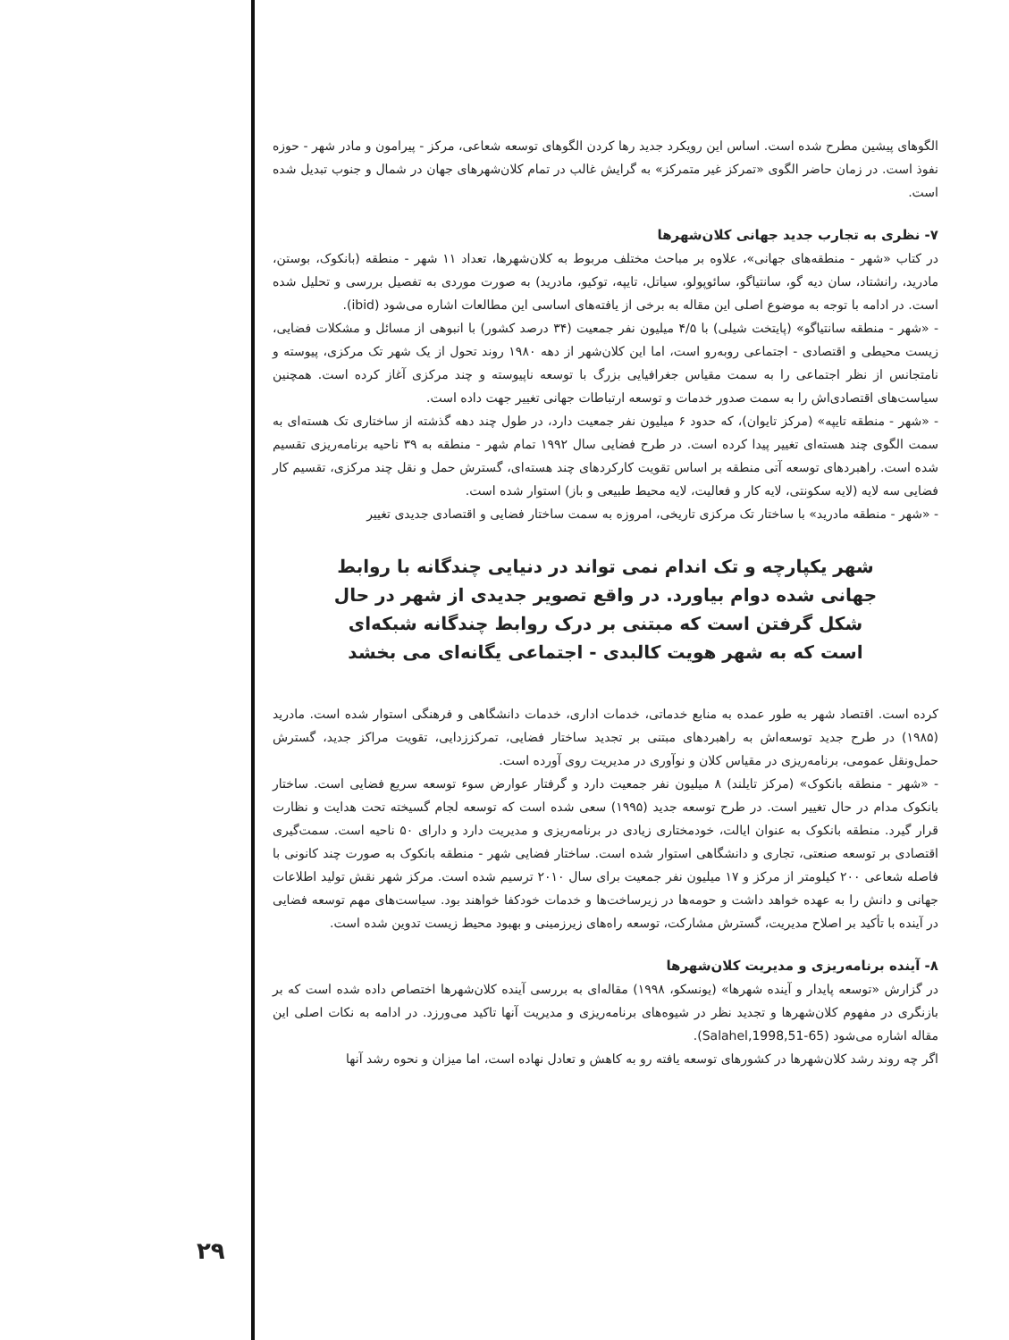الگوهای پیشین مطرح شده است. اساس این رویکرد جدید رها کردن الگوهای توسعه شعاعی، مرکز - پیرامون و مادر شهر - حوزه نفوذ است. در زمان حاضر الگوی «تمرکز غیر متمرکز» به گرایش غالب در تمام کلان‌شهرهای جهان در شمال و جنوب تبدیل شده است.
۷- نظری به تجارب جدید جهانی کلان‌شهرها
در کتاب «شهر - منطقه‌های جهانی»، علاوه بر مباحث مختلف مربوط به کلان‌شهرها، تعداد ۱۱ شهر - منطقه (بانکوک، بوستن، مادرید، رانشتاد، سان دیه گو، سانتیاگو، سائوپولو، سیاتل، تایپه، توکیو، مادرید) به صورت موردی به تفصیل بررسی و تحلیل شده است. در ادامه با توجه به موضوع اصلی این مقاله به برخی از یافته‌های اساسی این مطالعات اشاره می‌شود (ibid).
- «شهر - منطقه سانتیاگو» (پایتخت شیلی) با ۴/۵ میلیون نفر جمعیت (۳۴ درصد کشور) با انبوهی از مسائل و مشکلات فضایی، زیست محیطی و اقتصادی - اجتماعی روبه‌رو است، اما این کلان‌شهر از دهه ۱۹۸۰ روند تحول از یک شهر تک مرکزی، پیوسته و نامتجانس از نظر اجتماعی را به سمت مقیاس جغرافیایی بزرگ با توسعه ناپیوسته و چند مرکزی آغاز کرده است. همچنین سیاست‌های اقتصادی‌اش را به سمت صدور خدمات و توسعه ارتباطات جهانی تغییر جهت داده است.
- «شهر - منطقه تایپه» (مرکز تایوان)، که حدود ۶ میلیون نفر جمعیت دارد، در طول چند دهه گذشته از ساختاری تک هسته‌ای به سمت الگوی چند هسته‌ای تغییر پیدا کرده است. در طرح فضایی سال ۱۹۹۲ تمام شهر - منطقه به ۳۹ ناحیه برنامه‌ریزی تقسیم شده است. راهبردهای توسعه آتی منطقه بر اساس تقویت کارکردهای چند هسته‌ای، گسترش حمل و نقل چند مرکزی، تقسیم کار فضایی سه لایه (لایه سکونتی، لایه کار و فعالیت، لایه محیط طبیعی و باز) استوار شده است.
- «شهر - منطقه مادرید» با ساختار تک مرکزی تاریخی، امروزه به سمت ساختار فضایی و اقتصادی جدیدی تغییر
شهر یکپارچه و تک اندام نمی تواند در دنیایی چندگانه با روابط جهانی شده دوام بیاورد. در واقع تصویر جدیدی از شهر در حال شکل گرفتن است که مبتنی بر درک روابط چندگانه شبکه‌ای است که به شهر هویت کالبدی - اجتماعی یگانه‌ای می بخشد
کرده است. اقتصاد شهر به طور عمده به منابع خدماتی، خدمات اداری، خدمات دانشگاهی و فرهنگی استوار شده است. مادرید (۱۹۸۵) در طرح جدید توسعه‌اش به راهبردهای مبتنی بر تجدید ساختار فضایی، تمرکززدایی، تقویت مراکز جدید، گسترش حمل‌ونقل عمومی، برنامه‌ریزی در مقیاس کلان و نوآوری در مدیریت روی آورده است.
- «شهر - منطقه بانکوک» (مرکز تایلند) ۸ میلیون نفر جمعیت دارد و گرفتار عوارض سوء توسعه سریع فضایی است. ساختار بانکوک مدام در حال تغییر است. در طرح توسعه جدید (۱۹۹۵) سعی شده است که توسعه لجام گسیخته تحت هدایت و نظارت قرار گیرد. منطقه بانکوک به عنوان ایالت، خودمختاری زیادی در برنامه‌ریزی و مدیریت دارد و دارای ۵۰ ناحیه است. سمت‌گیری اقتصادی بر توسعه صنعتی، تجاری و دانشگاهی استوار شده است. ساختار فضایی شهر - منطقه بانکوک به صورت چند کانونی با فاصله شعاعی ۲۰۰ کیلومتر از مرکز و ۱۷ میلیون نفر جمعیت برای سال ۲۰۱۰ ترسیم شده است. مرکز شهر نقش تولید اطلاعات جهانی و دانش را به عهده خواهد داشت و حومه‌ها در زیرساخت‌ها و خدمات خودکفا خواهند بود. سیاست‌های مهم توسعه فضایی در آینده با تأکید بر اصلاح مدیریت، گسترش مشارکت، توسعه راه‌های زیرزمینی و بهبود محیط زیست تدوین شده است.
۸- آینده برنامه‌ریزی و مدیریت کلان‌شهرها
در گزارش «توسعه پایدار و آینده شهرها» (یونسکو، ۱۹۹۸) مقاله‌ای به بررسی آینده کلان‌شهرها اختصاص داده شده است که بر بازنگری در مفهوم کلان‌شهرها و تجدید نظر در شیوه‌های برنامه‌ریزی و مدیریت آنها تاکید می‌ورزد. در ادامه به نکات اصلی این مقاله اشاره می‌شود (Salahel,1998,51-65).
اگر چه روند رشد کلان‌شهرها در کشورهای توسعه یافته رو به کاهش و تعادل نهاده است، اما میزان و نحوه رشد آنها
۲۹